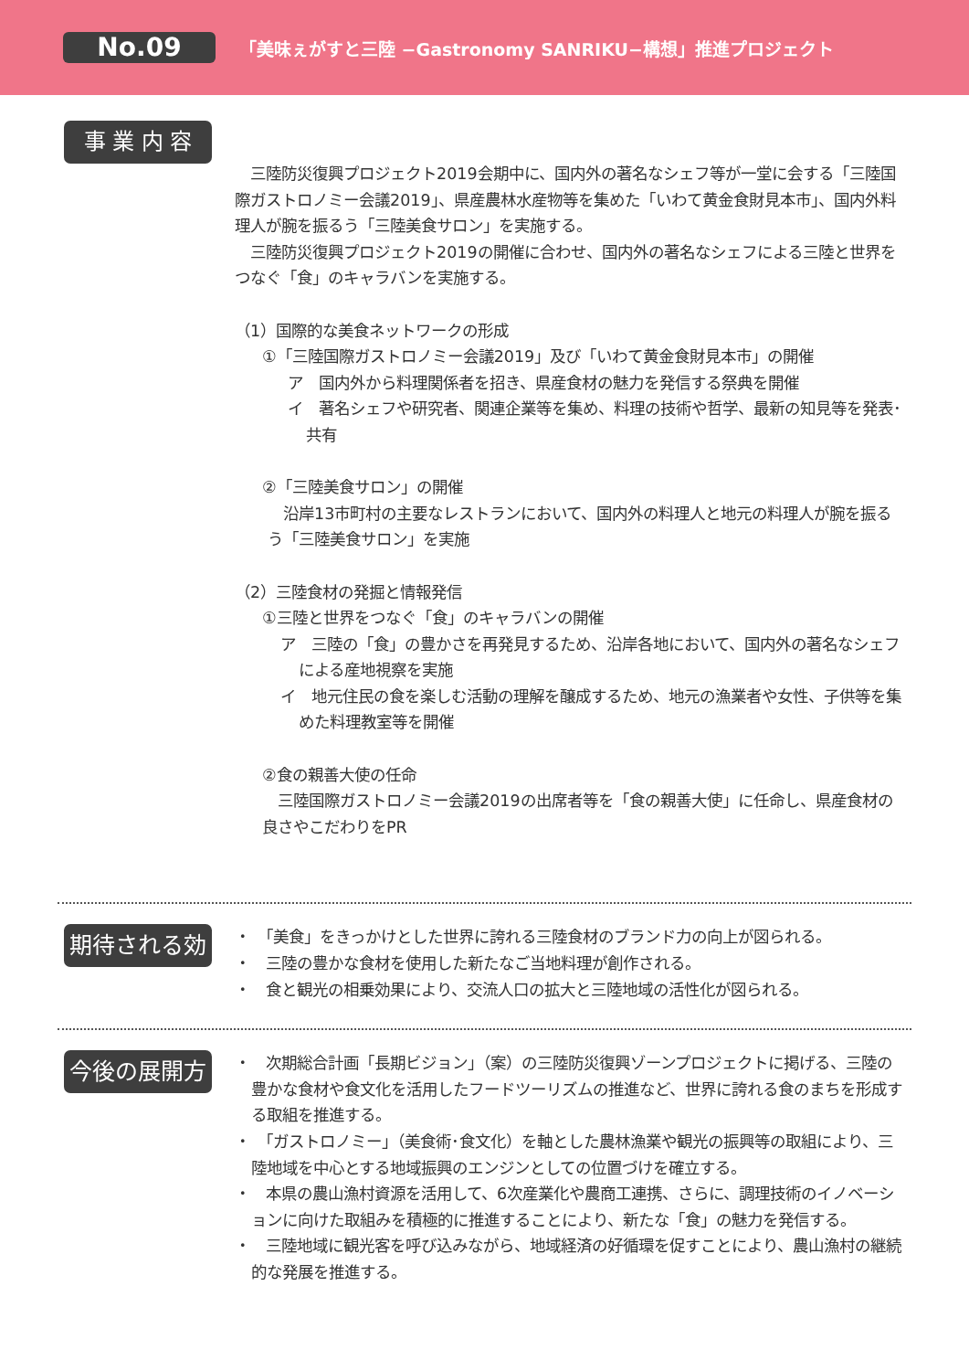No.09
「美味ぇがすと三陸 −Gastronomy SANRIKU−構想」推進プロジェクト
事 業 内 容
　三陸防災復興プロジェクト2019会期中に、国内外の著名なシェフ等が一堂に会する「三陸国際ガストロノミー会議2019」、県産農林水産物等を集めた「いわて黄金食財見本市」、国内外料理人が腕を振るう「三陸美食サロン」を実施する。
　三陸防災復興プロジェクト2019の開催に合わせ、国内外の著名なシェフによる三陸と世界をつなぐ「食」のキャラバンを実施する。
（1）国際的な美食ネットワークの形成
①「三陸国際ガストロノミー会議2019」及び「いわて黄金食財見本市」の開催
ア　国内外から料理関係者を招き、県産食材の魅力を発信する祭典を開催
イ　著名シェフや研究者、関連企業等を集め、料理の技術や哲学、最新の知見等を発表･共有
②「三陸美食サロン」の開催
　沿岸13市町村の主要なレストランにおいて、国内外の料理人と地元の料理人が腕を振るう「三陸美食サロン」を実施
（2）三陸食材の発掘と情報発信
①三陸と世界をつなぐ「食」のキャラバンの開催
ア　三陸の「食」の豊かさを再発見するため、沿岸各地において、国内外の著名なシェフによる産地視察を実施
イ　地元住民の食を楽しむ活動の理解を醸成するため、地元の漁業者や女性、子供等を集めた料理教室等を開催
②食の親善大使の任命
　三陸国際ガストロノミー会議2019の出席者等を「食の親善大使」に任命し、県産食材の良さやこだわりをPR
期待される効果
・　「美食」をきっかけとした世界に誇れる三陸食材のブランド力の向上が図られる。
・　三陸の豊かな食材を使用した新たなご当地料理が創作される。
・　食と観光の相乗効果により、交流人口の拡大と三陸地域の活性化が図られる。
今後の展開方向
・　次期総合計画「長期ビジョン」（案）の三陸防災復興ゾーンプロジェクトに掲げる、三陸の豊かな食材や食文化を活用したフードツーリズムの推進など、世界に誇れる食のまちを形成する取組を推進する。
・　「ガストロノミー」（美食術･食文化）を軸とした農林漁業や観光の振興等の取組により、三陸地域を中心とする地域振興のエンジンとしての位置づけを確立する。
・　本県の農山漁村資源を活用して、6次産業化や農商工連携、さらに、調理技術のイノベーションに向けた取組みを積極的に推進することにより、新たな「食」の魅力を発信する。
・　三陸地域に観光客を呼び込みながら、地域経済の好循環を促すことにより、農山漁村の継続的な発展を推進する。